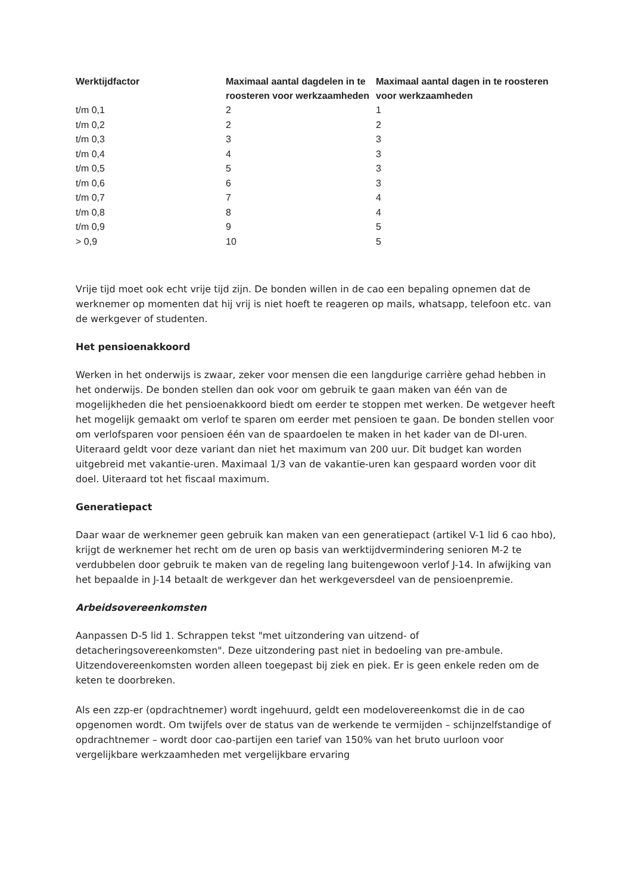| Werktijdfactor | Maximaal aantal dagdelen in te roosteren voor werkzaamheden | Maximaal aantal dagen in te roosteren voor werkzaamheden |
| --- | --- | --- |
| t/m 0,1 | 2 | 1 |
| t/m 0,2 | 2 | 2 |
| t/m 0,3 | 3 | 3 |
| t/m 0,4 | 4 | 3 |
| t/m 0,5 | 5 | 3 |
| t/m 0,6 | 6 | 3 |
| t/m 0,7 | 7 | 4 |
| t/m 0,8 | 8 | 4 |
| t/m 0,9 | 9 | 5 |
| > 0,9 | 10 | 5 |
Vrije tijd moet ook echt vrije tijd zijn. De bonden willen in de cao een bepaling opnemen dat de werknemer op momenten dat hij vrij is niet hoeft te reageren op mails, whatsapp, telefoon etc. van de werkgever of studenten.
Het pensioenakkoord
Werken in het onderwijs is zwaar, zeker voor mensen die een langdurige carrière gehad hebben in het onderwijs. De bonden stellen dan ook voor om gebruik te gaan maken van één van de mogelijkheden die het pensioenakkoord biedt om eerder te stoppen met werken. De wetgever heeft het mogelijk gemaakt om verlof te sparen om eerder met pensioen te gaan. De bonden stellen voor om verlofsparen voor pensioen één van de spaardoelen te maken in het kader van de DI-uren. Uiteraard geldt voor deze variant dan niet het maximum van 200 uur. Dit budget kan worden uitgebreid met vakantie-uren. Maximaal 1/3 van de vakantie-uren kan gespaard worden voor dit doel. Uiteraard tot het fiscaal maximum.
Generatiepact
Daar waar de werknemer geen gebruik kan maken van een generatiepact (artikel V-1 lid 6 cao hbo), krijgt de werknemer het recht om de uren op basis van werktijdvermindering senioren M-2 te verdubbelen door gebruik te maken van de regeling lang buitengewoon verlof J-14. In afwijking van het bepaalde in J-14 betaalt de werkgever dan het werkgeversdeel van de pensioenpremie.
Arbeidsovereenkomsten
Aanpassen D-5 lid 1. Schrappen tekst "met uitzondering van uitzend- of detacheringsovereenkomsten". Deze uitzondering past niet in bedoeling van pre-ambule. Uitzendovereenkomsten worden alleen toegepast bij ziek en piek. Er is geen enkele reden om de keten te doorbreken.
Als een zzp-er (opdrachtnemer) wordt ingehuurd, geldt een modelovereenkomst die in de cao opgenomen wordt. Om twijfels over de status van de werkende te vermijden – schijnzelfstandige of opdrachtnemer – wordt door cao-partijen een tarief van 150% van het bruto uurloon voor vergelijkbare werkzaamheden met vergelijkbare ervaring